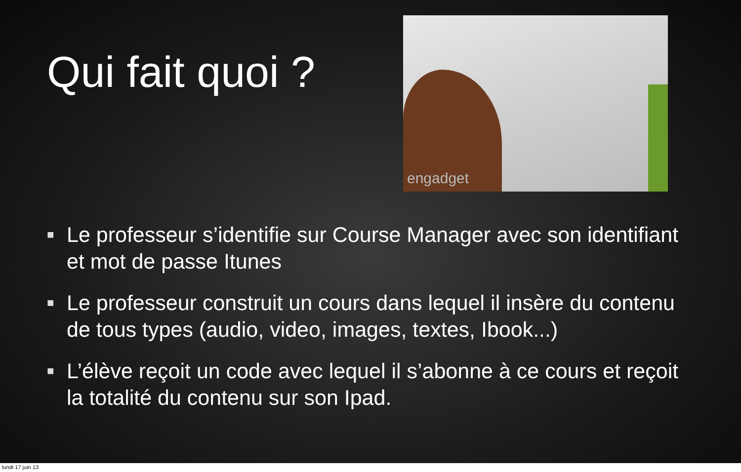Qui fait quoi ?
engadget
■ Le professeur s’identifie sur Course Manager avec son identifiant et mot de passe Itunes
■ Le professeur construit un cours dans lequel il insère du contenu de tous types (audio, video, images, textes, Ibook...)
■ L’élève reçoit un code avec lequel il s’abonne à ce cours et reçoit la totalité du contenu sur son Ipad.
lundi 17 juin 13